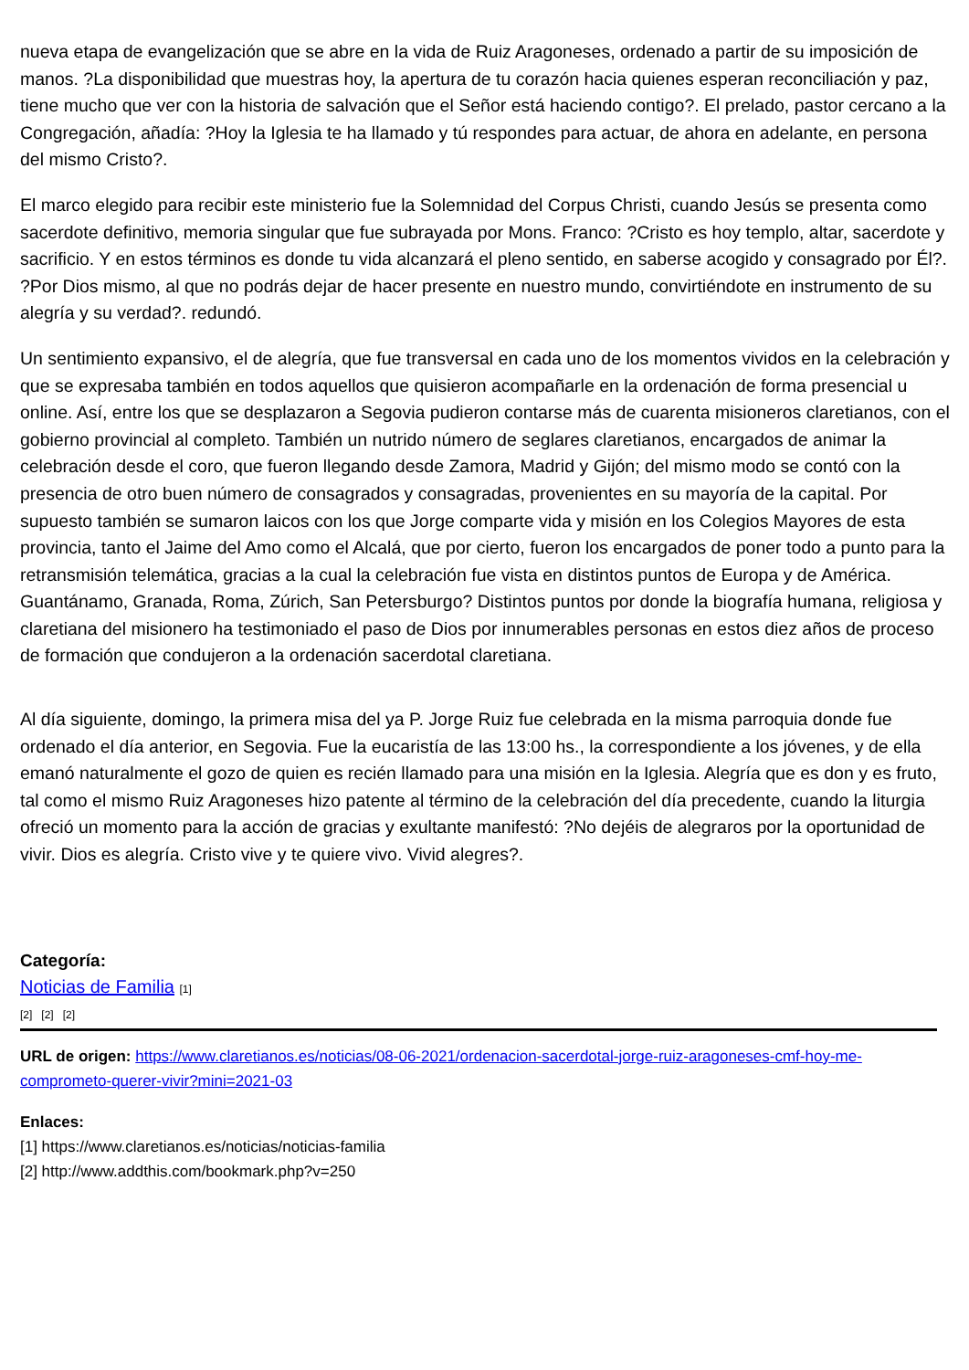nueva etapa de evangelización que se abre en la vida de Ruiz Aragoneses, ordenado a partir de su imposición de manos. ?La disponibilidad que muestras hoy, la apertura de tu corazón hacia quienes esperan reconciliación y paz, tiene mucho que ver con la historia de salvación que el Señor está haciendo contigo?. El prelado, pastor cercano a la Congregación, añadía: ?Hoy la Iglesia te ha llamado y tú respondes para actuar, de ahora en adelante, en persona del mismo Cristo?.
El marco elegido para recibir este ministerio fue la Solemnidad del Corpus Christi, cuando Jesús se presenta como sacerdote definitivo, memoria singular que fue subrayada por Mons. Franco: ?Cristo es hoy templo, altar, sacerdote y sacrificio. Y en estos términos es donde tu vida alcanzará el pleno sentido, en saberse acogido y consagrado por Él?. ?Por Dios mismo, al que no podrás dejar de hacer presente en nuestro mundo, convirtiéndote en instrumento de su alegría y su verdad?. redundó.
Un sentimiento expansivo, el de alegría, que fue transversal en cada uno de los momentos vividos en la celebración y que se expresaba también en todos aquellos que quisieron acompañarle en la ordenación de forma presencial u online. Así, entre los que se desplazaron a Segovia pudieron contarse más de cuarenta misioneros claretianos, con el gobierno provincial al completo. También un nutrido número de seglares claretianos, encargados de animar la celebración desde el coro, que fueron llegando desde Zamora, Madrid y Gijón; del mismo modo se contó con la presencia de otro buen número de consagrados y consagradas, provenientes en su mayoría de la capital. Por supuesto también se sumaron laicos con los que Jorge comparte vida y misión en los Colegios Mayores de esta provincia, tanto el Jaime del Amo como el Alcalá, que por cierto, fueron los encargados de poner todo a punto para la retransmisión telemática, gracias a la cual la celebración fue vista en distintos puntos de Europa y de América. Guantánamo, Granada, Roma, Zúrich, San Petersburgo? Distintos puntos por donde la biografía humana, religiosa y claretiana del misionero ha testimoniado el paso de Dios por innumerables personas en estos diez años de proceso de formación que condujeron a la ordenación sacerdotal claretiana.
Al día siguiente, domingo, la primera misa del ya P. Jorge Ruiz fue celebrada en la misma parroquia donde fue ordenado el día anterior, en Segovia. Fue la eucaristía de las 13:00 hs., la correspondiente a los jóvenes, y de ella emanó naturalmente el gozo de quien es recién llamado para una misión en la Iglesia. Alegría que es don y es fruto, tal como el mismo Ruiz Aragoneses hizo patente al término de la celebración del día precedente, cuando la liturgia ofreció un momento para la acción de gracias y exultante manifestó: ?No dejéis de alegraros por la oportunidad de vivir. Dios es alegría. Cristo vive y te quiere vivo. Vivid alegres?.
Categoría:
Noticias de Familia [1]
[2] [2] [2]
URL de origen: https://www.claretianos.es/noticias/08-06-2021/ordenacion-sacerdotal-jorge-ruiz-aragoneses-cmf-hoy-me-comprometo-querer-vivir?mini=2021-03
Enlaces:
[1] https://www.claretianos.es/noticias/noticias-familia
[2] http://www.addthis.com/bookmark.php?v=250